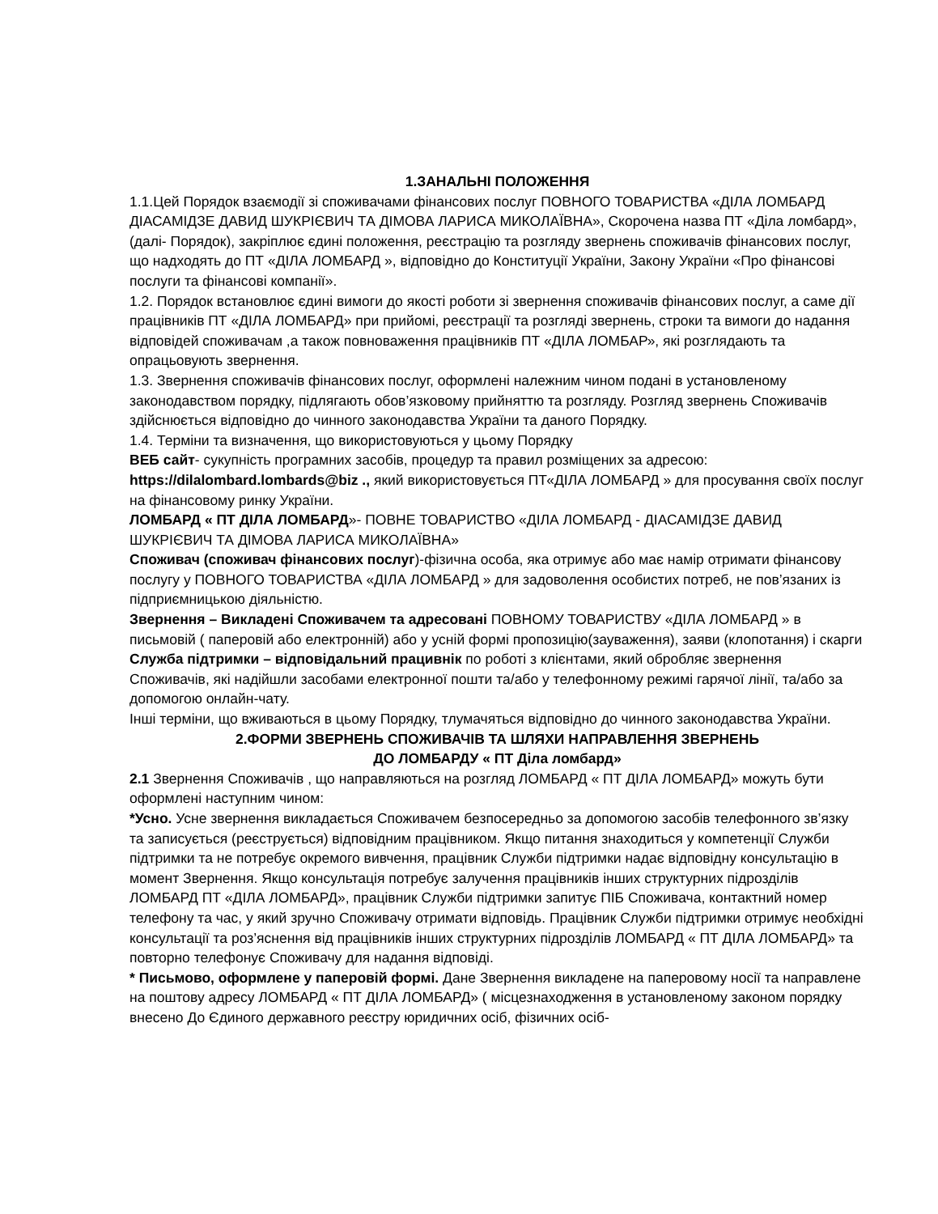1.ЗАНАЛЬНІ ПОЛОЖЕННЯ
1.1.Цей Порядок взаємодії зі споживачами фінансових послуг ПОВНОГО ТОВАРИСТВА «ДІЛА ЛОМБАРД ДІАСАМІДЗЕ ДАВИД ШУКРІЄВИЧ ТА ДІМОВА ЛАРИСА МИКОЛАЇВНА», Скорочена назва ПТ «Діла ломбард»,(далі- Порядок), закріплює єдині положення, реєстрацію та розгляду звернень споживачів фінансових послуг, що надходять до ПТ «ДІЛА ЛОМБАРД », відповідно до Конституції України, Закону України «Про фінансові послуги та фінансові компанії».
1.2. Порядок встановлює єдині вимоги до якості роботи зі звернення споживачів фінансових послуг, а саме дії працівників ПТ «ДІЛА ЛОМБАРД» при прийомі, реєстрації та розгляді звернень, строки та вимоги до надання відповідей споживачам ,а також повноваження працівників ПТ «ДІЛА ЛОМБАР», які розглядають та опрацьовують звернення.
1.3. Звернення споживачів фінансових послуг, оформлені належним чином подані в установленому законодавством порядку, підлягають обов’язковому прийняттю та розгляду. Розгляд звернень Споживачів здійснюється відповідно до чинного законодавства України та даного Порядку.
1.4. Терміни та визначення, що використовуються у цьому Порядку
ВЕБ сайт- сукупність програмних засобів, процедур та правил розміщених за адресою:
https://dilalombard.lombards@biz ., який використовується ПТ«ДІЛА ЛОМБАРД » для просування своїх послуг на фінансовому ринку України.
ЛОМБАРД « ПТ ДІЛА ЛОМБАРД»- ПОВНЕ ТОВАРИСТВО «ДІЛА ЛОМБАРД - ДІАСАМІДЗЕ ДАВИД ШУКРІЄВИЧ ТА ДІМОВА ЛАРИСА МИКОЛАЇВНА»
Споживач (споживач фінансових послуг)-фізична особа, яка отримує або має намір отримати фінансову послугу у ПОВНОГО ТОВАРИСТВА «ДІЛА ЛОМБАРД » для задоволення особистих потреб, не пов’язаних із підприємницькою діяльністю.
Звернення – Викладені Споживачем та адресовані ПОВНОМУ ТОВАРИСТВУ «ДІЛА ЛОМБАРД » в письмовій ( паперовій або електронній) або у усній формі пропозицію(зауваження), заяви (клопотання) і скарги
Служба підтримки – відповідальний працивнік по роботі з клієнтами, який обробляє звернення Споживачів, які надійшли засобами електронної пошти та/або у телефонному режимі гарячої лінії, та/або за допомогою онлайн-чату.
Інші терміни, що вживаються в цьому Порядку, тлумачяться відповідно до чинного законодавства України.
2.ФОРМИ ЗВЕРНЕНЬ СПОЖИВАЧІВ ТА ШЛЯХИ НАПРАВЛЕННЯ ЗВЕРНЕНЬ
ДО ЛОМБАРДУ « ПТ Діла ломбард»
2.1 Звернення Споживачів , що направляються на розгляд ЛОМБАРД « ПТ ДІЛА ЛОМБАРД» можуть бути оформлені наступним чином:
*Усно. Усне звернення викладається Споживачем безпосередньо за допомогою засобів телефонного зв’язку та записується (реєструється) відповідним працівником. Якщо питання знаходиться у компетенції Служби підтримки та не потребує окремого вивчення, працівник Служби підтримки надає відповідну консультацію в момент Звернення. Якщо консультація потребує залучення працівників інших структурних підрозділів ЛОМБАРД ПТ «ДІЛА ЛОМБАРД», працівник Служби підтримки запитує ПІБ Споживача, контактний номер телефону та час, у який зручно Споживачу отримати відповідь. Працівник Служби підтримки отримує необхідні консультації та роз’яснення від працівників інших структурних підрозділів ЛОМБАРД « ПТ ДІЛА ЛОМБАРД» та повторно телефонує Споживачу для надання відповіді.
* Письмово, оформлене у паперовій формі. Дане Звернення викладене на паперовому носії та направлене на поштову адресу ЛОМБАРД « ПТ ДІЛА ЛОМБАРД» ( місцезнаходження в установленому законом порядку внесено До Єдиного державного реєстру юридичних осіб, фізичних осіб-